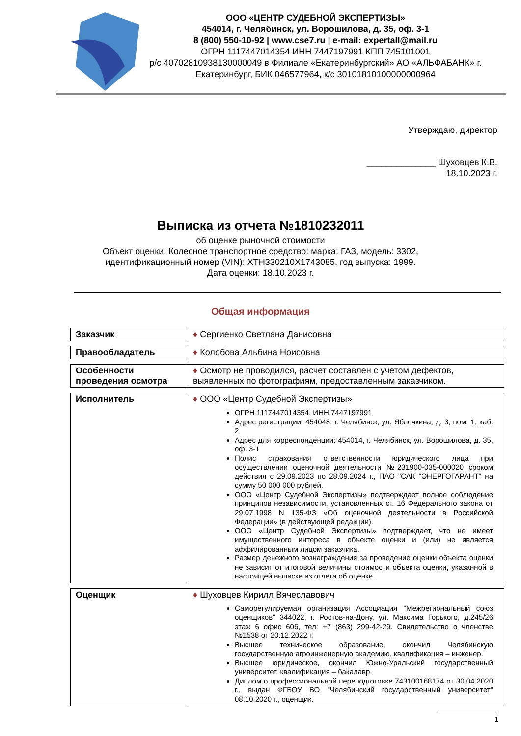ООО «ЦЕНТР СУДЕБНОЙ ЭКСПЕРТИЗЫ»
454014, г. Челябинск, ул. Ворошилова, д. 35, оф. 3-1
8 (800) 550-10-92 | www.cse7.ru | e-mail: expertall@mail.ru
ОГРН 1117447014354 ИНН 7447197991 КПП 745101001
р/с 40702810938130000049 в Филиале «Екатеринбургский» АО «АЛЬФАБАНК» г. Екатеринбург, БИК 046577964, к/с 30101810100000000964
Утверждаю, директор
______________ Шуховцев К.В.
18.10.2023 г.
Выписка из отчета №1810232011
об оценке рыночной стоимости
Объект оценки: Колесное транспортное средство: марка: ГАЗ, модель: 3302,
идентификационный номер (VIN): XTH330210X1743085, год выпуска: 1999.
Дата оценки: 18.10.2023 г.
Общая информация
| Заказчик | ♦ Сергиенко Светлана Данисовна |
| Правообладатель | ♦ Колобова Альбина Ноисовна |
| Особенности проведения осмотра | ♦ Осмотр не проводился, расчет составлен с учетом дефектов, выявленных по фотографиям, предоставленным заказчиком. |
| Исполнитель | ♦ ООО «Центр Судебной Экспертизы» ОГРН 1117447014354, ИНН 7447197991 Адрес регистрации: 454048, г. Челябинск, ул. Яблочкина, д. 3, пом. 1, каб. 2 Адрес для корреспонденции: 454014, г. Челябинск, ул. Ворошилова, д. 35, оф. 3-1 Полис страхования ответственности юридического лица при осуществлении оценочной деятельности №231900-035-000020 сроком действия с 29.09.2023 по 28.09.2024 г., ПАО "САК "ЭНЕРГОГАРАНТ" на сумму 50 000 000 рублей. ООО «Центр Судебной Экспертизы» подтверждает полное соблюдение принципов независимости, установленных ст. 16 Федерального закона от 29.07.1998 N 135-ФЗ «Об оценочной деятельности в Российской Федерации» (в действующей редакции). ООО «Центр Судебной Экспертизы» подтверждает, что не имеет имущественного интереса в объекте оценки и (или) не является аффилированным лицом заказчика. Размер денежного вознаграждения за проведение оценки объекта оценки не зависит от итоговой величины стоимости объекта оценки, указанной в настоящей выписке из отчета об оценке. |
| Оценщик | ♦ Шуховцев Кирилл Вячеславович Саморегулируемая организация Ассоциация "Межрегиональный союз оценщиков" 344022, г. Ростов-на-Дону, ул. Максима Горького, д.245/26 этаж 6 офис 606, тел: +7 (863) 299-42-29. Свидетельство о членстве №1538 от 20.12.2022 г. Высшее техническое образование, окончил Челябинскую государственную агроинженерную академию, квалификация – инженер. Высшее юридическое, окончил Южно-Уральский государственный университет, квалификация – бакалавр. Диплом о профессиональной переподготовке 743100168174 от 30.04.2020 г., выдан ФГБОУ ВО "Челябинский государственный университет" 08.10.2020 г., оценщик. |
1